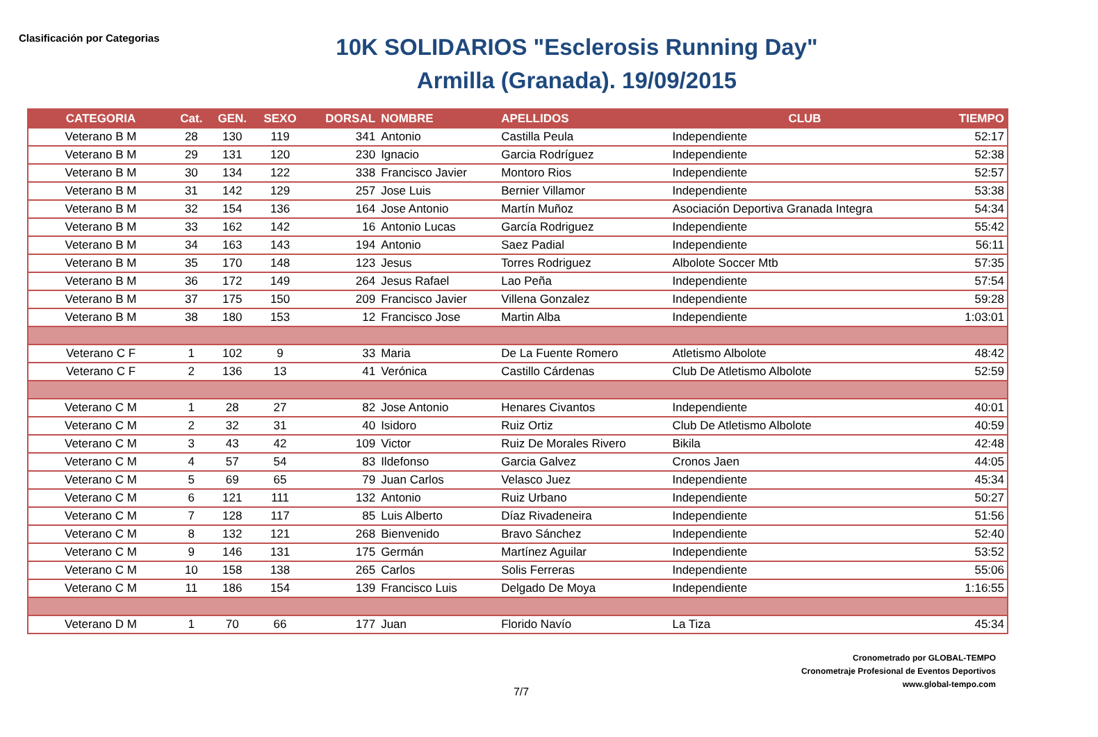Clasificación por Categorias
10K SOLIDARIOS "Esclerosis Running Day"
Armilla (Granada). 19/09/2015
| CATEGORIA | Cat. | GEN. | SEXO | DORSAL | NOMBRE | APELLIDOS | CLUB | TIEMPO |
| --- | --- | --- | --- | --- | --- | --- | --- | --- |
| Veterano B M | 28 | 130 | 119 | 341 | Antonio | Castilla Peula | Independiente | 52:17 |
| Veterano B M | 29 | 131 | 120 | 230 | Ignacio | Garcia Rodríguez | Independiente | 52:38 |
| Veterano B M | 30 | 134 | 122 | 338 | Francisco Javier | Montoro Rios | Independiente | 52:57 |
| Veterano B M | 31 | 142 | 129 | 257 | Jose Luis | Bernier Villamor | Independiente | 53:38 |
| Veterano B M | 32 | 154 | 136 | 164 | Jose Antonio | Martín Muñoz | Asociación Deportiva Granada Integra | 54:34 |
| Veterano B M | 33 | 162 | 142 | 16 | Antonio Lucas | García Rodriguez | Independiente | 55:42 |
| Veterano B M | 34 | 163 | 143 | 194 | Antonio | Saez Padial | Independiente | 56:11 |
| Veterano B M | 35 | 170 | 148 | 123 | Jesus | Torres Rodriguez | Albolote Soccer Mtb | 57:35 |
| Veterano B M | 36 | 172 | 149 | 264 | Jesus Rafael | Lao Peña | Independiente | 57:54 |
| Veterano B M | 37 | 175 | 150 | 209 | Francisco Javier | Villena Gonzalez | Independiente | 59:28 |
| Veterano B M | 38 | 180 | 153 | 12 | Francisco Jose | Martin Alba | Independiente | 1:03:01 |
| Veterano C F | 1 | 102 | 9 | 33 | Maria | De La Fuente Romero | Atletismo Albolote | 48:42 |
| Veterano C F | 2 | 136 | 13 | 41 | Verónica | Castillo Cárdenas | Club De Atletismo Albolote | 52:59 |
| Veterano C M | 1 | 28 | 27 | 82 | Jose Antonio | Henares Civantos | Independiente | 40:01 |
| Veterano C M | 2 | 32 | 31 | 40 | Isidoro | Ruiz Ortiz | Club De Atletismo Albolote | 40:59 |
| Veterano C M | 3 | 43 | 42 | 109 | Victor | Ruiz De Morales Rivero | Bikila | 42:48 |
| Veterano C M | 4 | 57 | 54 | 83 | Ildefonso | Garcia Galvez | Cronos Jaen | 44:05 |
| Veterano C M | 5 | 69 | 65 | 79 | Juan Carlos | Velasco Juez | Independiente | 45:34 |
| Veterano C M | 6 | 121 | 111 | 132 | Antonio | Ruiz Urbano | Independiente | 50:27 |
| Veterano C M | 7 | 128 | 117 | 85 | Luis Alberto | Díaz Rivadeneira | Independiente | 51:56 |
| Veterano C M | 8 | 132 | 121 | 268 | Bienvenido | Bravo Sánchez | Independiente | 52:40 |
| Veterano C M | 9 | 146 | 131 | 175 | Germán | Martínez Aguilar | Independiente | 53:52 |
| Veterano C M | 10 | 158 | 138 | 265 | Carlos | Solis Ferreras | Independiente | 55:06 |
| Veterano C M | 11 | 186 | 154 | 139 | Francisco Luis | Delgado De Moya | Independiente | 1:16:55 |
| Veterano D M | 1 | 70 | 66 | 177 | Juan | Florido Navío | La Tiza | 45:34 |
Cronometrado por GLOBAL-TEMPO
Cronometraje Profesional de Eventos Deportivos
www.global-tempo.com
7/7